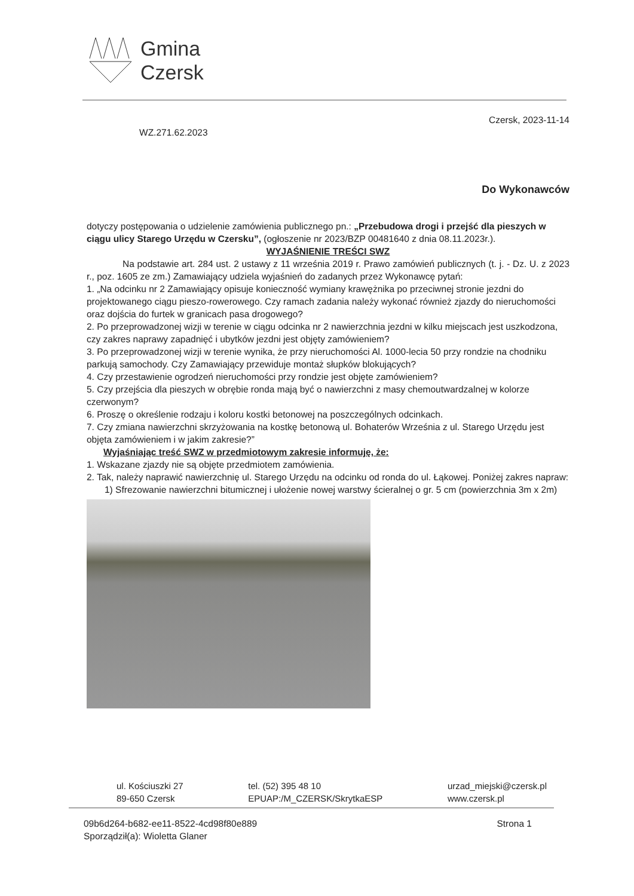Gmina
Czersk
Czersk, 2023-11-14
WZ.271.62.2023
Do Wykonawców
dotyczy postępowania o udzielenie zamówienia publicznego pn.: „Przebudowa drogi i przejść dla pieszych w ciągu ulicy Starego Urzędu w Czersku”, (ogłoszenie nr 2023/BZP 00481640 z dnia 08.11.2023r.).
WYJAŚNIENIE TREŚCI SWZ
Na podstawie art. 284 ust. 2 ustawy z 11 września 2019 r. Prawo zamówień publicznych (t. j. - Dz. U. z 2023 r., poz. 1605 ze zm.) Zamawiający udziela wyjaśnień do zadanych przez Wykonawcę pytań:
1. „Na odcinku nr 2 Zamawiający opisuje konieczność wymiany krawężnika po przeciwnej stronie jezdni do projektowanego ciągu pieszo-rowerowego. Czy ramach zadania należy wykonać również zjazdy do nieruchomości oraz dojścia do furtek w granicach pasa drogowego?
2. Po przeprowadzonej wizji w terenie w ciągu odcinka nr 2 nawierzchnia jezdni w kilku miejscach jest uszkodzona, czy zakres naprawy zapadnięć i ubytków jezdni jest objęty zamówieniem?
3. Po przeprowadzonej wizji w terenie wynika, że przy nieruchomości Al. 1000-lecia 50 przy rondzie na chodniku parkują samochody. Czy Zamawiający przewiduje montaż słupków blokujących?
4. Czy przestawienie ogrodzeń nieruchomości przy rondzie jest objęte zamówieniem?
5. Czy przejścia dla pieszych w obrębie ronda mają być o nawierzchni z masy chemoutwardzalnej w kolorze czerwonym?
6. Proszę o określenie rodzaju i koloru kostki betonowej na poszczególnych odcinkach.
7. Czy zmiana nawierzchni skrzyżowania na kostkę betonową ul. Bohaterów Września z ul. Starego Urzędu jest objęta zamówieniem i w jakim zakresie?”
Wyjaśniając treść SWZ w przedmiotowym zakresie informuję, że:
1. Wskazane zjazdy nie są objęte przedmiotem zamówienia.
2. Tak, należy naprawić nawierzchnię ul. Starego Urzędu na odcinku od ronda do ul. Łąkowej. Poniżej zakres napraw:
1) Sfrezowanie nawierzchni bitumicznej i ułożenie nowej warstwy ścieralnej o gr. 5 cm (powierzchnia 3m x 2m)
ul. Kościuszki 27
89-650 Czersk
tel. (52) 395 48 10
EPUAP:/M_CZERSK/SkrytkaESP
urzad_miejski@czersk.pl
www.czersk.pl
09b6d264-b682-ee11-8522-4cd98f80e889
Sporządził(a): Wioletta Glaner
Strona 1